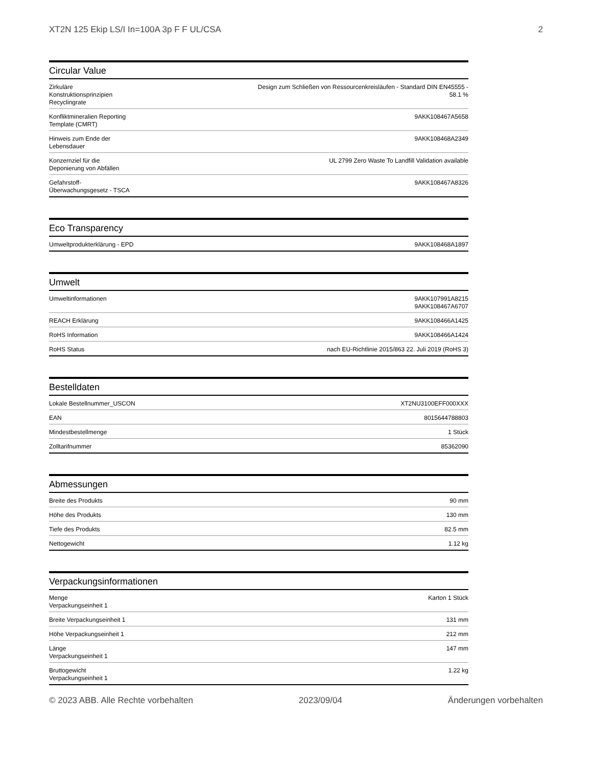XT2N 125 Ekip LS/I In=100A 3p F F UL/CSA 2
Circular Value
| Zirkuläre Konstruktionsprinzipien Recyclingrate | Design zum Schließen von Ressourcenkreisläufen - Standard DIN EN45555 - 58.1 % |
| Konfliktmineralien Reporting Template (CMRT) | 9AKK108467A5658 |
| Hinweis zum Ende der Lebensdauer | 9AKK108468A2349 |
| Konzernziel für die Deponierung von Abfällen | UL 2799 Zero Waste To Landfill Validation available |
| Gefahrstoff-Überwachungsgesetz - TSCA | 9AKK108467A8326 |
Eco Transparency
| Umweltprodukterklärung - EPD | 9AKK108468A1897 |
Umwelt
| Umweltinformationen | 9AKK107991A8215 9AKK108467A6707 |
| REACH Erklärung | 9AKK108466A1425 |
| RoHS Information | 9AKK108466A1424 |
| RoHS Status | nach EU-Richtlinie 2015/863 22. Juli 2019 (RoHS 3) |
Bestelldaten
| Lokale Bestellnummer_USCON | XT2NU3100EFF000XXX |
| EAN | 8015644788803 |
| Mindestbestellmenge | 1 Stück |
| Zolltarifnummer | 85362090 |
Abmessungen
| Breite des Produkts | 90 mm |
| Höhe des Produkts | 130 mm |
| Tiefe des Produkts | 82.5 mm |
| Nettogewicht | 1.12 kg |
Verpackungsinformationen
| Menge Verpackungseinheit 1 | Karton 1 Stück |
| Breite Verpackungseinheit 1 | 131 mm |
| Höhe Verpackungseinheit 1 | 212 mm |
| Länge Verpackungseinheit 1 | 147 mm |
| Bruttogewicht Verpackungseinheit 1 | 1.22 kg |
© 2023 ABB. Alle Rechte vorbehalten 2023/09/04 Änderungen vorbehalten